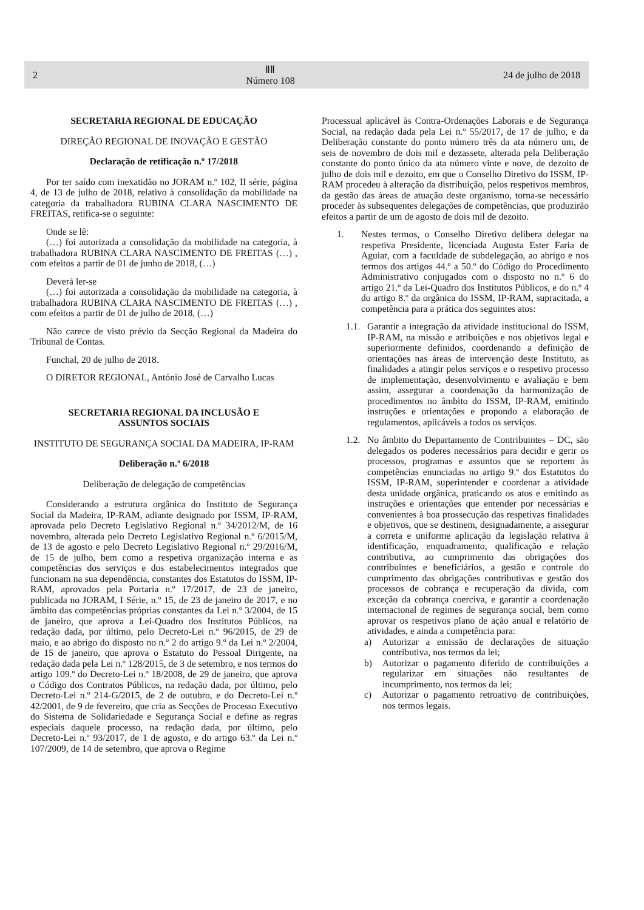2 ⅡⅡ
Número 108 24 de julho de 2018
SECRETARIA REGIONAL DE EDUCAÇÃO
DIREÇÃO REGIONAL DE INOVAÇÃO E GESTÃO
Declaração de retificação n.º 17/2018
Por ter saído com inexatidão no JORAM n.º 102, II série, página 4, de 13 de julho de 2018, relativo à consolidação da mobilidade na categoria da trabalhadora RUBINA CLARA NASCIMENTO DE FREITAS, retifica-se o seguinte:
Onde se lê:
(…) foi autorizada a consolidação da mobilidade na categoria, à trabalhadora RUBINA CLARA NASCIMENTO DE FREITAS (…) , com efeitos a partir de 01 de junho de 2018, (…)
Deverá ler-se
(…) foi autorizada a consolidação da mobilidade na categoria, à trabalhadora RUBINA CLARA NASCIMENTO DE FREITAS (…) , com efeitos a partir de 01 de julho de 2018, (…)
Não carece de visto prévio da Secção Regional da Madeira do Tribunal de Contas.
Funchal, 20 de julho de 2018.
O DIRETOR REGIONAL, António José de Carvalho Lucas
SECRETARIA REGIONAL DA INCLUSÃO E
ASSUNTOS SOCIAIS
INSTITUTO DE SEGURANÇA SOCIAL DA MADEIRA, IP-RAM
Deliberação n.º 6/2018
Deliberação de delegação de competências
Considerando a estrutura orgânica do Instituto de Segurança Social da Madeira, IP-RAM, adiante designado por ISSM, IP-RAM, aprovada pelo Decreto Legislativo Regional n.º 34/2012/M, de 16 novembro, alterada pelo Decreto Legislativo Regional n.º 6/2015/M, de 13 de agosto e pelo Decreto Legislativo Regional n.º 29/2016/M, de 15 de julho, bem como a respetiva organização interna e as competências dos serviços e dos estabelecimentos integrados que funcionam na sua dependência, constantes dos Estatutos do ISSM, IP-RAM, aprovados pela Portaria n.º 17/2017, de 23 de janeiro, publicada no JORAM, I Série, n.º 15, de 23 de janeiro de 2017, e no âmbito das competências próprias constantes da Lei n.º 3/2004, de 15 de janeiro, que aprova a Lei-Quadro dos Institutos Públicos, na redação dada, por último, pelo Decreto-Lei n.º 96/2015, de 29 de maio, e ao abrigo do disposto no n.º 2 do artigo 9.º da Lei n.º 2/2004, de 15 de janeiro, que aprova o Estatuto do Pessoal Dirigente, na redação dada pela Lei n.º 128/2015, de 3 de setembro, e nos termos do artigo 109.º do Decreto-Lei n.º 18/2008, de 29 de janeiro, que aprova o Código dos Contratos Públicos, na redação dada, por último, pelo Decreto-Lei n.º 214-G/2015, de 2 de outubro, e do Decreto-Lei n.º 42/2001, de 9 de fevereiro, que cria as Secções de Processo Executivo do Sistema de Solidariedade e Segurança Social e define as regras especiais daquele processo, na redação dada, por último, pelo Decreto-Lei n.º 93/2017, de 1 de agosto, e do artigo 63.º da Lei n.º 107/2009, de 14 de setembro, que aprova o Regime
Processual aplicável às Contra-Ordenações Laborais e de Segurança Social, na redação dada pela Lei n.º 55/2017, de 17 de julho, e da Deliberação constante do ponto número três da ata número um, de seis de novembro de dois mil e dezassete, alterada pela Deliberação constante do ponto único da ata número vinte e nove, de dezoito de julho de dois mil e dezoito, em que o Conselho Diretivo do ISSM, IP-RAM procedeu à alteração da distribuição, pelos respetivos membros, da gestão das áreas de atuação deste organismo, torna-se necessário proceder às subsequentes delegações de competências, que produzirão efeitos a partir de um de agosto de dois mil de dezoito.
1. Nestes termos, o Conselho Diretivo delibera delegar na respetiva Presidente, licenciada Augusta Ester Faria de Aguiar, com a faculdade de subdelegação, ao abrigo e nos termos dos artigos 44.º a 50.º do Código do Procedimento Administrativo conjugados com o disposto no n.º 6 do artigo 21.º da Lei-Quadro dos Institutos Públicos, e do n.º 4 do artigo 8.º da orgânica do ISSM, IP-RAM, supracitada, a competência para a prática dos seguintes atos:
1.1.
Garantir a integração da atividade institucional do ISSM, IP-RAM, na missão e atribuições e nos objetivos legal e superiormente definidos, coordenando a definição de orientações nas áreas de intervenção deste Instituto, as finalidades a atingir pelos serviços e o respetivo processo de implementação, desenvolvimento e avaliação e bem assim, assegurar a coordenação da harmonização de procedimentos no âmbito do ISSM, IP-RAM, emitindo instruções e orientações e propondo a elaboração de regulamentos, aplicáveis a todos os serviços.
1.2.
No âmbito do Departamento de Contribuintes – DC, são delegados os poderes necessários para decidir e gerir os processos, programas e assuntos que se reportem às competências enunciadas no artigo 9.º dos Estatutos do ISSM, IP-RAM, superintender e coordenar a atividade desta unidade orgânica, praticando os atos e emitindo as instruções e orientações que entender por necessárias e convenientes à boa prossecução das respetivas finalidades e objetivos, que se destinem, designadamente, a assegurar a correta e uniforme aplicação da legislação relativa à identificação, enquadramento, qualificação e relação contributiva, ao cumprimento das obrigações dos contribuintes e beneficiários, a gestão e controle do cumprimento das obrigações contributivas e gestão dos processos de cobrança e recuperação da dívida, com exceção da cobrança coerciva, e garantir a coordenação internacional de regimes de segurança social, bem como aprovar os respetivos plano de ação anual e relatório de atividades, e ainda a competência para:
a) Autorizar a emissão de declarações de situação contributiva, nos termos da lei;
b) Autorizar o pagamento diferido de contribuições a regularizar em situações não resultantes de incumprimento, nos termos da lei;
c) Autorizar o pagamento retroativo de contribuições, nos termos legais.